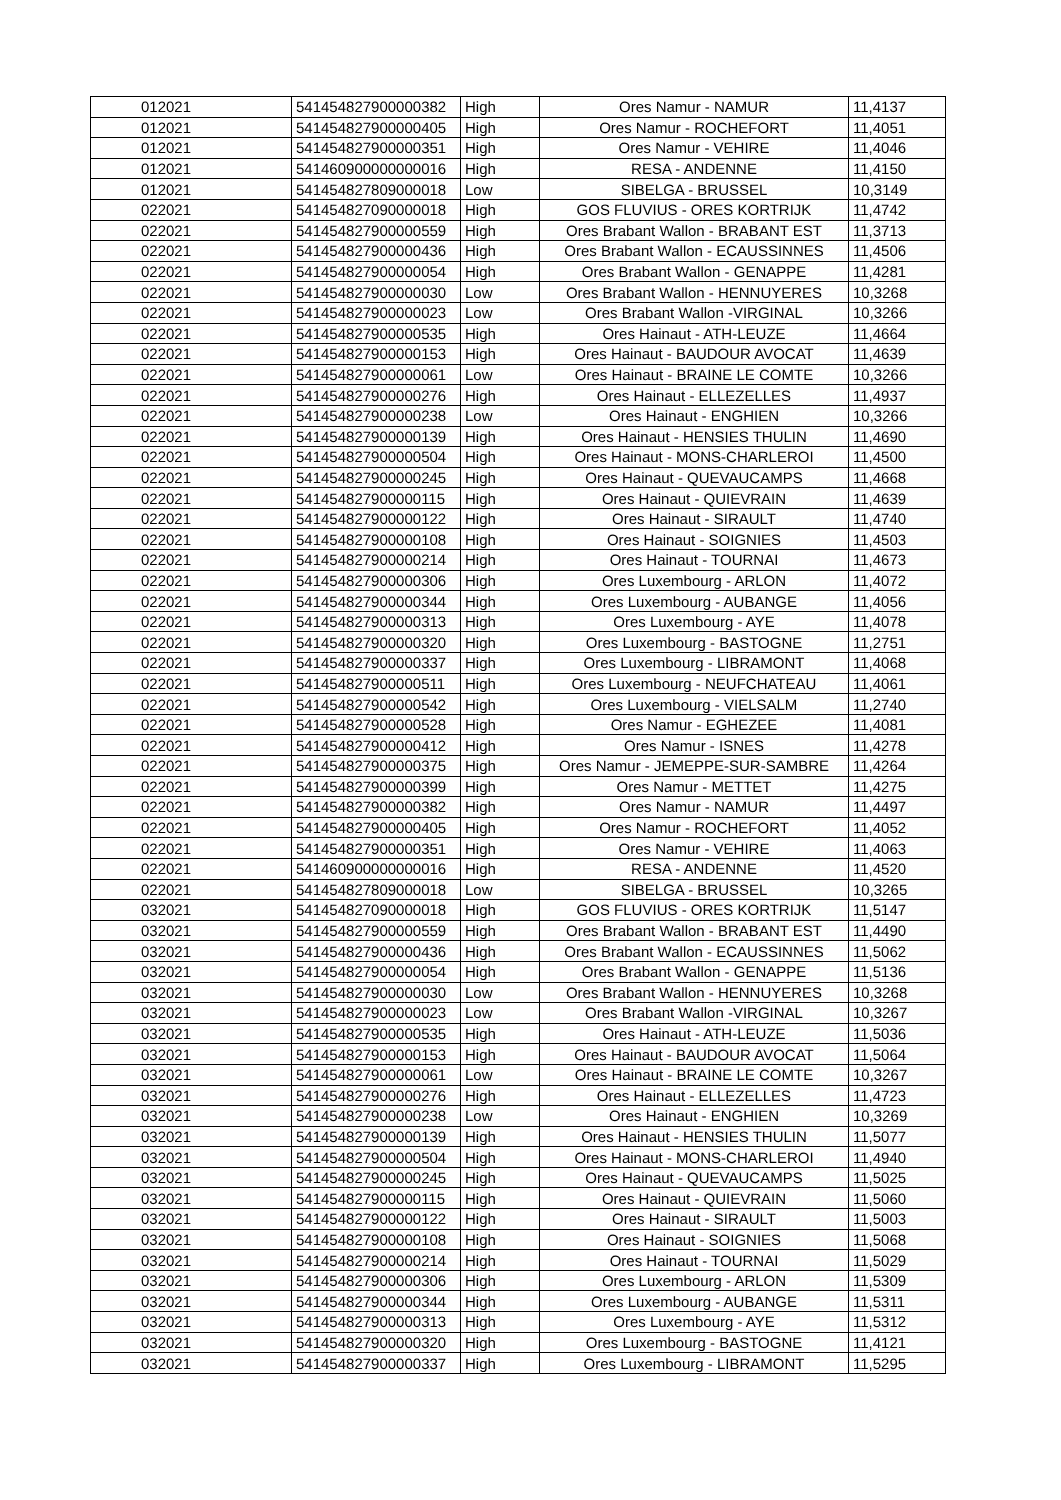| 012021 | 541454827900000382 | High | Ores Namur - NAMUR | 11,4137 |
| 012021 | 541454827900000405 | High | Ores Namur - ROCHEFORT | 11,4051 |
| 012021 | 541454827900000351 | High | Ores Namur - VEHIRE | 11,4046 |
| 012021 | 541460900000000016 | High | RESA - ANDENNE | 11,4150 |
| 012021 | 541454827809000018 | Low | SIBELGA - BRUSSEL | 10,3149 |
| 022021 | 541454827090000018 | High | GOS FLUVIUS - ORES KORTRIJK | 11,4742 |
| 022021 | 541454827900000559 | High | Ores Brabant Wallon - BRABANT EST | 11,3713 |
| 022021 | 541454827900000436 | High | Ores Brabant Wallon - ECAUSSINNES | 11,4506 |
| 022021 | 541454827900000054 | High | Ores Brabant Wallon - GENAPPE | 11,4281 |
| 022021 | 541454827900000030 | Low | Ores Brabant Wallon - HENNUYERES | 10,3268 |
| 022021 | 541454827900000023 | Low | Ores Brabant Wallon -VIRGINAL | 10,3266 |
| 022021 | 541454827900000535 | High | Ores Hainaut - ATH-LEUZE | 11,4664 |
| 022021 | 541454827900000153 | High | Ores Hainaut - BAUDOUR AVOCAT | 11,4639 |
| 022021 | 541454827900000061 | Low | Ores Hainaut - BRAINE LE COMTE | 10,3266 |
| 022021 | 541454827900000276 | High | Ores Hainaut - ELLEZELLES | 11,4937 |
| 022021 | 541454827900000238 | Low | Ores Hainaut - ENGHIEN | 10,3266 |
| 022021 | 541454827900000139 | High | Ores Hainaut - HENSIES THULIN | 11,4690 |
| 022021 | 541454827900000504 | High | Ores Hainaut - MONS-CHARLEROI | 11,4500 |
| 022021 | 541454827900000245 | High | Ores Hainaut - QUEVAUCAMPS | 11,4668 |
| 022021 | 541454827900000115 | High | Ores Hainaut - QUIEVRAIN | 11,4639 |
| 022021 | 541454827900000122 | High | Ores Hainaut - SIRAULT | 11,4740 |
| 022021 | 541454827900000108 | High | Ores Hainaut - SOIGNIES | 11,4503 |
| 022021 | 541454827900000214 | High | Ores Hainaut - TOURNAI | 11,4673 |
| 022021 | 541454827900000306 | High | Ores Luxembourg - ARLON | 11,4072 |
| 022021 | 541454827900000344 | High | Ores Luxembourg - AUBANGE | 11,4056 |
| 022021 | 541454827900000313 | High | Ores Luxembourg - AYE | 11,4078 |
| 022021 | 541454827900000320 | High | Ores Luxembourg - BASTOGNE | 11,2751 |
| 022021 | 541454827900000337 | High | Ores Luxembourg - LIBRAMONT | 11,4068 |
| 022021 | 541454827900000511 | High | Ores Luxembourg - NEUFCHATEAU | 11,4061 |
| 022021 | 541454827900000542 | High | Ores Luxembourg - VIELSALM | 11,2740 |
| 022021 | 541454827900000528 | High | Ores Namur - EGHEZEE | 11,4081 |
| 022021 | 541454827900000412 | High | Ores Namur - ISNES | 11,4278 |
| 022021 | 541454827900000375 | High | Ores Namur - JEMEPPE-SUR-SAMBRE | 11,4264 |
| 022021 | 541454827900000399 | High | Ores Namur - METTET | 11,4275 |
| 022021 | 541454827900000382 | High | Ores Namur - NAMUR | 11,4497 |
| 022021 | 541454827900000405 | High | Ores Namur - ROCHEFORT | 11,4052 |
| 022021 | 541454827900000351 | High | Ores Namur - VEHIRE | 11,4063 |
| 022021 | 541460900000000016 | High | RESA - ANDENNE | 11,4520 |
| 022021 | 541454827809000018 | Low | SIBELGA - BRUSSEL | 10,3265 |
| 032021 | 541454827090000018 | High | GOS FLUVIUS - ORES KORTRIJK | 11,5147 |
| 032021 | 541454827900000559 | High | Ores Brabant Wallon - BRABANT EST | 11,4490 |
| 032021 | 541454827900000436 | High | Ores Brabant Wallon - ECAUSSINNES | 11,5062 |
| 032021 | 541454827900000054 | High | Ores Brabant Wallon - GENAPPE | 11,5136 |
| 032021 | 541454827900000030 | Low | Ores Brabant Wallon - HENNUYERES | 10,3268 |
| 032021 | 541454827900000023 | Low | Ores Brabant Wallon -VIRGINAL | 10,3267 |
| 032021 | 541454827900000535 | High | Ores Hainaut - ATH-LEUZE | 11,5036 |
| 032021 | 541454827900000153 | High | Ores Hainaut - BAUDOUR AVOCAT | 11,5064 |
| 032021 | 541454827900000061 | Low | Ores Hainaut - BRAINE LE COMTE | 10,3267 |
| 032021 | 541454827900000276 | High | Ores Hainaut - ELLEZELLES | 11,4723 |
| 032021 | 541454827900000238 | Low | Ores Hainaut - ENGHIEN | 10,3269 |
| 032021 | 541454827900000139 | High | Ores Hainaut - HENSIES THULIN | 11,5077 |
| 032021 | 541454827900000504 | High | Ores Hainaut - MONS-CHARLEROI | 11,4940 |
| 032021 | 541454827900000245 | High | Ores Hainaut - QUEVAUCAMPS | 11,5025 |
| 032021 | 541454827900000115 | High | Ores Hainaut - QUIEVRAIN | 11,5060 |
| 032021 | 541454827900000122 | High | Ores Hainaut - SIRAULT | 11,5003 |
| 032021 | 541454827900000108 | High | Ores Hainaut - SOIGNIES | 11,5068 |
| 032021 | 541454827900000214 | High | Ores Hainaut - TOURNAI | 11,5029 |
| 032021 | 541454827900000306 | High | Ores Luxembourg - ARLON | 11,5309 |
| 032021 | 541454827900000344 | High | Ores Luxembourg - AUBANGE | 11,5311 |
| 032021 | 541454827900000313 | High | Ores Luxembourg - AYE | 11,5312 |
| 032021 | 541454827900000320 | High | Ores Luxembourg - BASTOGNE | 11,4121 |
| 032021 | 541454827900000337 | High | Ores Luxembourg - LIBRAMONT | 11,5295 |